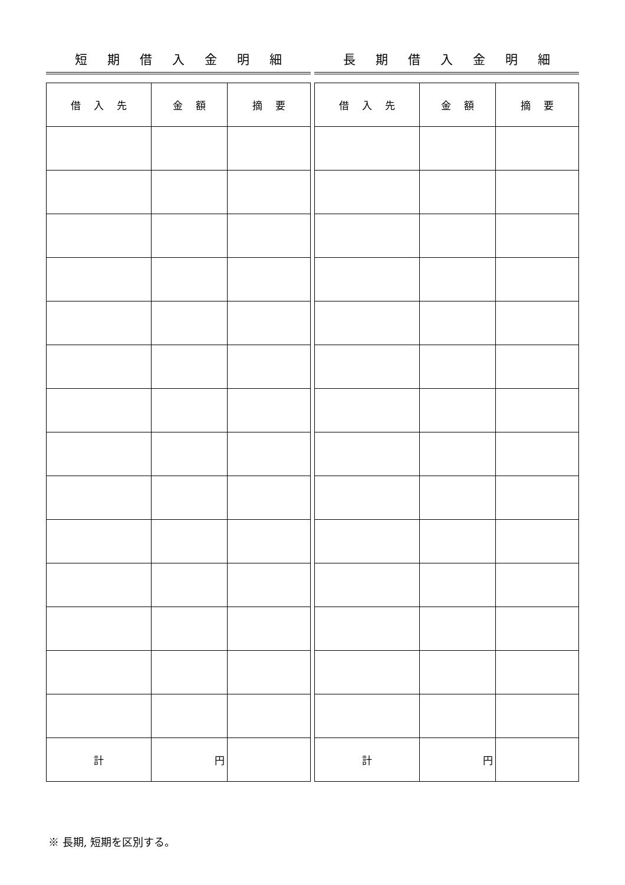短期借入金明細
| 借入先 | 金額 | 摘要 |
| --- | --- | --- |
| 計 | 円 | |
長期借入金明細
| 借入先 | 金額 | 摘要 |
| --- | --- | --- |
| 計 | 円 | |
※ 長期, 短期を区別する。